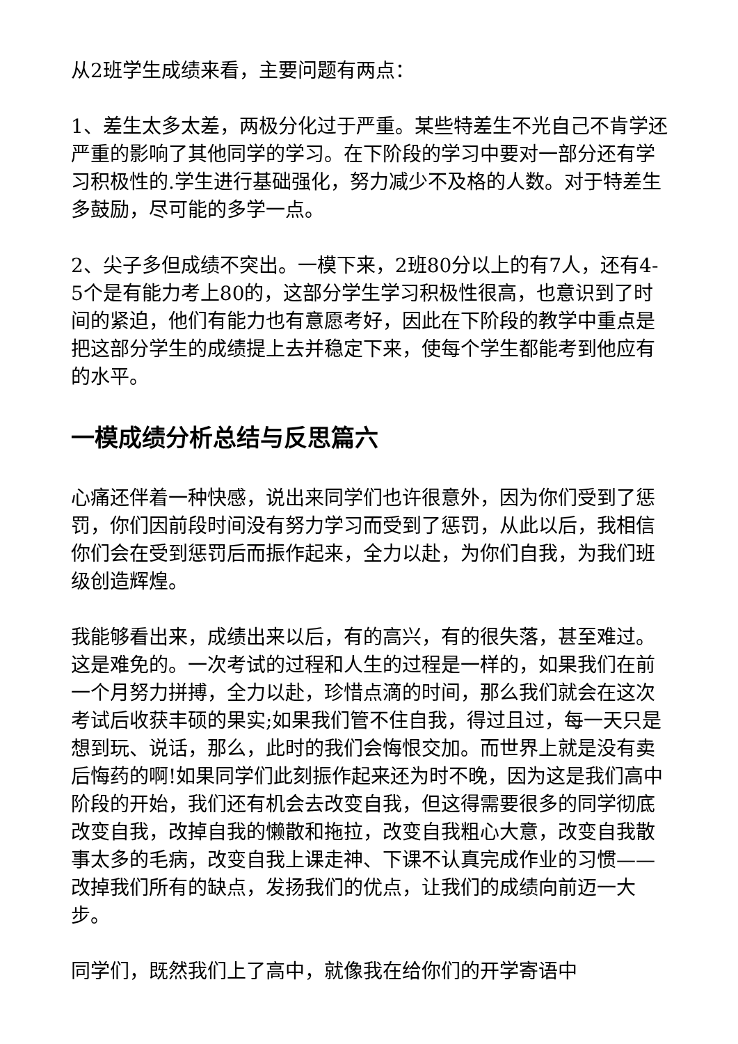从2班学生成绩来看，主要问题有两点：
1、差生太多太差，两极分化过于严重。某些特差生不光自己不肯学还严重的影响了其他同学的学习。在下阶段的学习中要对一部分还有学习积极性的.学生进行基础强化，努力减少不及格的人数。对于特差生多鼓励，尽可能的多学一点。
2、尖子多但成绩不突出。一模下来，2班80分以上的有7人，还有4-5个是有能力考上80的，这部分学生学习积极性很高，也意识到了时间的紧迫，他们有能力也有意愿考好，因此在下阶段的教学中重点是把这部分学生的成绩提上去并稳定下来，使每个学生都能考到他应有的水平。
一模成绩分析总结与反思篇六
心痛还伴着一种快感，说出来同学们也许很意外，因为你们受到了惩罚，你们因前段时间没有努力学习而受到了惩罚，从此以后，我相信你们会在受到惩罚后而振作起来，全力以赴，为你们自我，为我们班级创造辉煌。
我能够看出来，成绩出来以后，有的高兴，有的很失落，甚至难过。这是难免的。一次考试的过程和人生的过程是一样的，如果我们在前一个月努力拼搏，全力以赴，珍惜点滴的时间，那么我们就会在这次考试后收获丰硕的果实;如果我们管不住自我，得过且过，每一天只是想到玩、说话，那么，此时的我们会悔恨交加。而世界上就是没有卖后悔药的啊!如果同学们此刻振作起来还为时不晚，因为这是我们高中阶段的开始，我们还有机会去改变自我，但这得需要很多的同学彻底改变自我，改掉自我的懒散和拖拉，改变自我粗心大意，改变自我散事太多的毛病，改变自我上课走神、下课不认真完成作业的习惯——改掉我们所有的缺点，发扬我们的优点，让我们的成绩向前迈一大步。
同学们，既然我们上了高中，就像我在给你们的开学寄语中